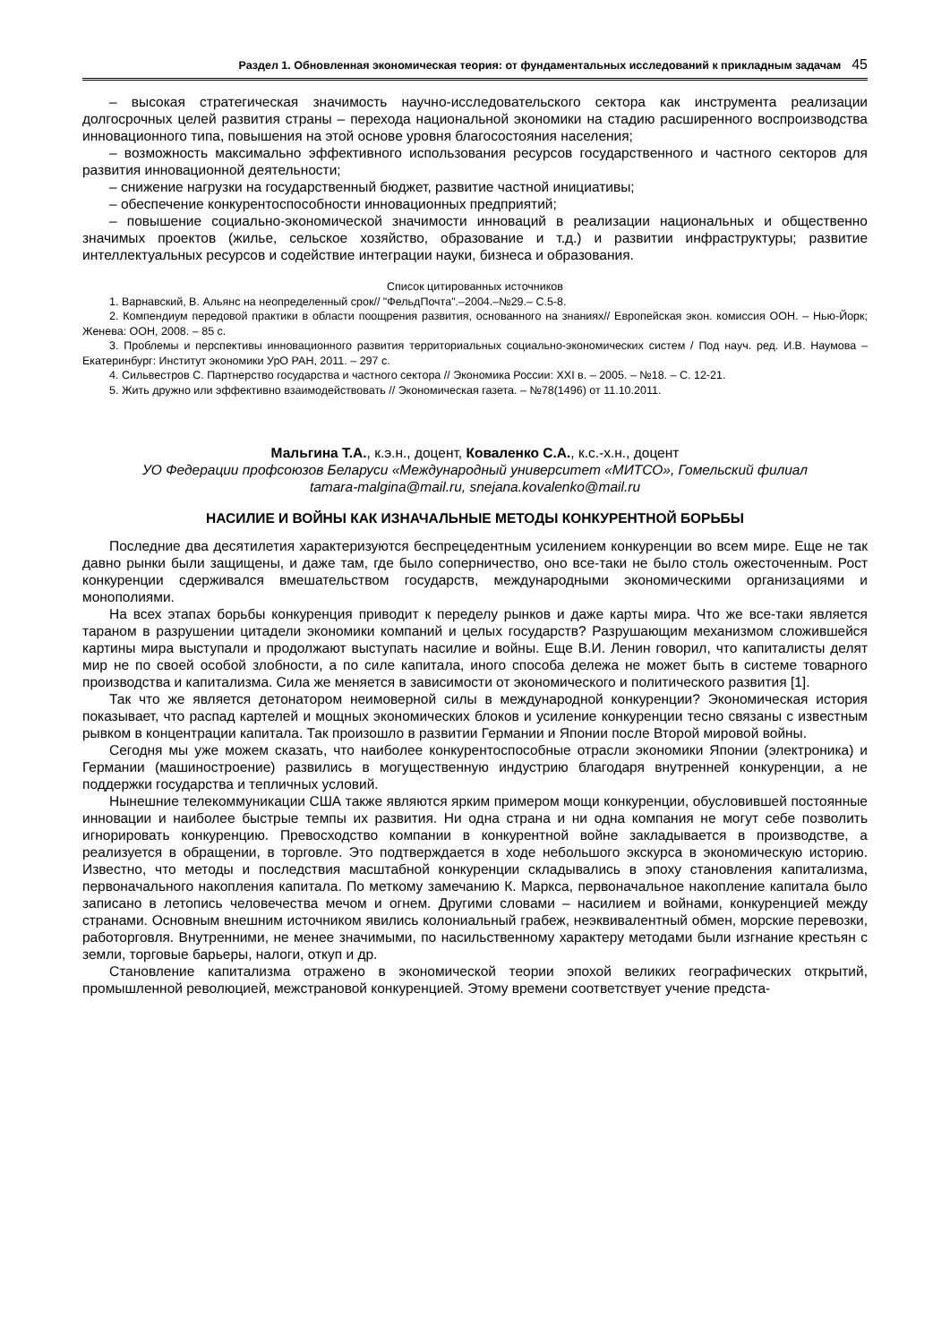Раздел 1. Обновленная экономическая теория: от фундаментальных исследований к прикладным задачам 45
– высокая стратегическая значимость научно-исследовательского сектора как инструмента реализации долгосрочных целей развития страны – перехода национальной экономики на стадию расширенного воспроизводства инновационного типа, повышения на этой основе уровня благосостояния населения;
– возможность максимально эффективного использования ресурсов государственного и частного секторов для развития инновационной деятельности;
– снижение нагрузки на государственный бюджет, развитие частной инициативы;
– обеспечение конкурентоспособности инновационных предприятий;
– повышение социально-экономической значимости инноваций в реализации национальных и общественно значимых проектов (жилье, сельское хозяйство, образование и т.д.) и развитии инфраструктуры; развитие интеллектуальных ресурсов и содействие интеграции науки, бизнеса и образования.
Список цитированных источников
1. Варнавский, В. Альянс на неопределенный срок// "ФельдПочта".–2004.–№29.– С.5-8.
2. Компендиум передовой практики в области поощрения развития, основанного на знаниях// Европейская экон. комиссия ООН. – Нью-Йорк; Женева: ООН, 2008. – 85 с.
3. Проблемы и перспективы инновационного развития территориальных социально-экономических систем / Под науч. ред. И.В. Наумова – Екатеринбург: Институт экономики УрО РАН, 2011. – 297 с.
4. Сильвестров С. Партнерство государства и частного сектора // Экономика России: XXI в. – 2005. – №18. – С. 12-21.
5. Жить дружно или эффективно взаимодействовать // Экономическая газета. – №78(1496) от 11.10.2011.
Мальгина Т.А., к.э.н., доцент, Коваленко С.А., к.с.-х.н., доцент
УО Федерации профсоюзов Беларуси «Международный университет «МИТСО», Гомельский филиал
tamara-malgina@mail.ru, snejana.kovalenko@mail.ru
НАСИЛИЕ И ВОЙНЫ КАК ИЗНАЧАЛЬНЫЕ МЕТОДЫ КОНКУРЕНТНОЙ БОРЬБЫ
Последние два десятилетия характеризуются беспрецедентным усилением конкуренции во всем мире. Еще не так давно рынки были защищены, и даже там, где было соперничество, оно все-таки не было столь ожесточенным. Рост конкуренции сдерживался вмешательством государств, международными экономическими организациями и монополиями.
На всех этапах борьбы конкуренция приводит к переделу рынков и даже карты мира. Что же все-таки является тараном в разрушении цитадели экономики компаний и целых государств? Разрушающим механизмом сложившейся картины мира выступали и продолжают выступать насилие и войны. Еще В.И. Ленин говорил, что капиталисты делят мир не по своей особой злобности, а по силе капитала, иного способа дележа не может быть в системе товарного производства и капитализма. Сила же меняется в зависимости от экономического и политического развития [1].
Так что же является детонатором неимоверной силы в международной конкуренции? Экономическая история показывает, что распад картелей и мощных экономических блоков и усиление конкуренции тесно связаны с известным рывком в концентрации капитала. Так произошло в развитии Германии и Японии после Второй мировой войны.
Сегодня мы уже можем сказать, что наиболее конкурентоспособные отрасли экономики Японии (электроника) и Германии (машиностроение) развились в могущественную индустрию благодаря внутренней конкуренции, а не поддержки государства и тепличных условий.
Нынешние телекоммуникации США также являются ярким примером мощи конкуренции, обусловившей постоянные инновации и наиболее быстрые темпы их развития. Ни одна страна и ни одна компания не могут себе позволить игнорировать конкуренцию. Превосходство компании в конкурентной войне закладывается в производстве, а реализуется в обращении, в торговле. Это подтверждается в ходе небольшого экскурса в экономическую историю. Известно, что методы и последствия масштабной конкуренции складывались в эпоху становления капитализма, первоначального накопления капитала. По меткому замечанию К. Маркса, первоначальное накопление капитала было записано в летопись человечества мечом и огнем. Другими словами – насилием и войнами, конкуренцией между странами. Основным внешним источником явились колониальный грабеж, неэквивалентный обмен, морские перевозки, работорговля. Внутренними, не менее значимыми, по насильственному характеру методами были изгнание крестьян с земли, торговые барьеры, налоги, откуп и др.
Становление капитализма отражено в экономической теории эпохой великих географических открытий, промышленной революцией, межстрановой конкуренцией. Этому времени соответствует учение предста-